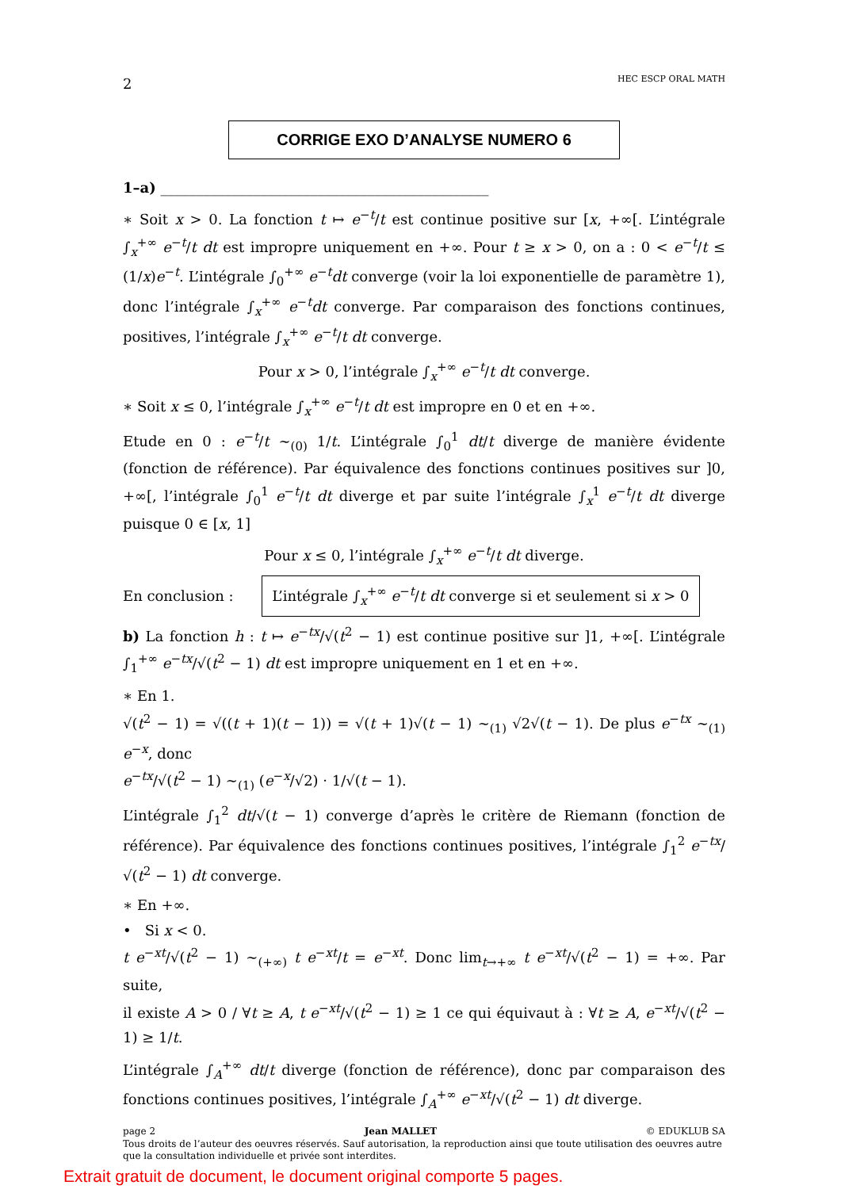2 HEC ESCP ORAL MATH
CORRIGE EXO D’ANALYSE NUMERO 6
1–a) ______________________________________________
∗ Soit x > 0. La fonction t ↦ e<sup>−t</sup>/t est continue positive sur [x, +∞[. L’intégrale ∫<sub>x</sub><sup>+∞</sup> e<sup>−t</sup>/t dt est impropre uniquement en +∞. Pour t ≥ x > 0, on a : 0 < e<sup>−t</sup>/t ≤ (1/x)e<sup>−t</sup>. L’intégrale ∫<sub>0</sub><sup>+∞</sup> e<sup>−t</sup>dt converge (voir la loi exponentielle de paramètre 1), donc l’intégrale ∫<sub>x</sub><sup>+∞</sup> e<sup>−t</sup>dt converge. Par comparaison des fonctions continues, positives, l’intégrale ∫<sub>x</sub><sup>+∞</sup> e<sup>−t</sup>/t dt converge.
Pour x > 0, l’intégrale ∫<sub>x</sub><sup>+∞</sup> e<sup>−t</sup>/t dt converge.
∗ Soit x ≤ 0, l’intégrale ∫<sub>x</sub><sup>+∞</sup> e<sup>−t</sup>/t dt est impropre en 0 et en +∞.
Etude en 0 : e<sup>−t</sup>/t ∼<sub>(0)</sub> 1/t. L’intégrale ∫<sub>0</sub><sup>1</sup> dt/t diverge de manière évidente (fonction de référence). Par équivalence des fonctions continues positives sur ]0, +∞[, l’intégrale ∫<sub>0</sub><sup>1</sup> e<sup>−t</sup>/t dt diverge et par suite l’intégrale ∫<sub>x</sub><sup>1</sup> e<sup>−t</sup>/t dt diverge puisque 0 ∈ [x, 1]
Pour x ≤ 0, l’intégrale ∫<sub>x</sub><sup>+∞</sup> e<sup>−t</sup>/t dt diverge.
En conclusion : L’intégrale ∫<sub>x</sub><sup>+∞</sup> e<sup>−t</sup>/t dt converge si et seulement si x > 0
b) La fonction h : t ↦ e<sup>−tx</sup>/√(t<sup>2</sup> − 1) est continue positive sur ]1, +∞[. L’intégrale ∫<sub>1</sub><sup>+∞</sup> e<sup>−tx</sup>/√(t<sup>2</sup> − 1) dt est impropre uniquement en 1 et en +∞.
∗ En 1.
√(t<sup>2</sup> − 1) = √((t + 1)(t − 1)) = √(t + 1)√(t − 1) ∼<sub>(1)</sub> √2√(t − 1). De plus e<sup>−tx</sup> ∼<sub>(1)</sub> e<sup>−x</sup>, donc
e<sup>−tx</sup>/√(t<sup>2</sup> − 1) ∼<sub>(1)</sub> (e<sup>−x</sup>/√2) · 1/√(t − 1).
L’intégrale ∫<sub>1</sub><sup>2</sup> dt/√(t − 1) converge d’après le critère de Riemann (fonction de référence). Par équivalence des fonctions continues positives, l’intégrale ∫<sub>1</sub><sup>2</sup> e<sup>−tx</sup>/√(t<sup>2</sup> − 1) dt converge.
∗ En +∞.
• Si x < 0.
t e<sup>−xt</sup>/√(t<sup>2</sup> − 1) ∼<sub>(+∞)</sub> t e<sup>−xt</sup>/t = e<sup>−xt</sup>. Donc lim<sub>t→+∞</sub> t e<sup>−xt</sup>/√(t<sup>2</sup> − 1) = +∞. Par suite,
il existe A > 0 / ∀t ≥ A, t e<sup>−xt</sup>/√(t<sup>2</sup> − 1) ≥ 1 ce qui équivaut à : ∀t ≥ A, e<sup>−xt</sup>/√(t<sup>2</sup> − 1) ≥ 1/t.
L’intégrale ∫<sub>A</sub><sup>+∞</sup> dt/t diverge (fonction de référence), donc par comparaison des fonctions continues positives, l’intégrale ∫<sub>A</sub><sup>+∞</sup> e<sup>−xt</sup>/√(t<sup>2</sup> − 1) dt diverge.
page 2 Jean MALLET © EDUKLUB SA
Tous droits de l’auteur des oeuvres réservés. Sauf autorisation, la reproduction ainsi que toute utilisation des oeuvres autre que la consultation individuelle et privée sont interdites.
Extrait gratuit de document, le document original comporte 5 pages.